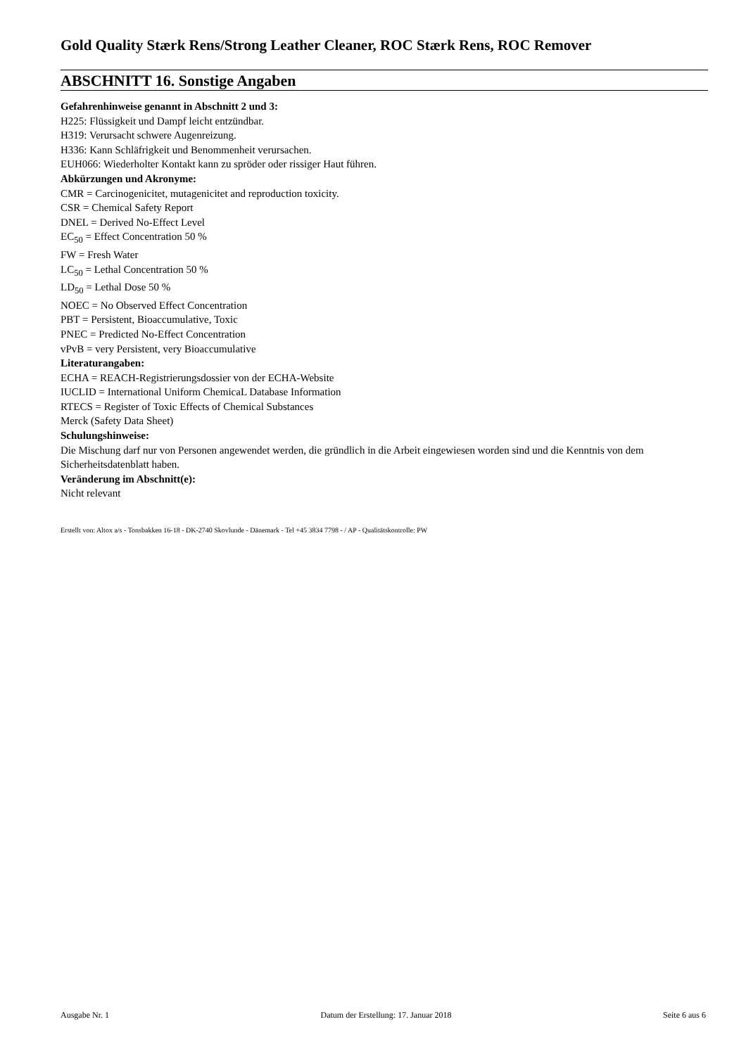Gold Quality Stærk Rens/Strong Leather Cleaner, ROC Stærk Rens, ROC Remover
ABSCHNITT 16. Sonstige Angaben
Gefahrenhinweise genannt in Abschnitt 2 und 3:
H225: Flüssigkeit und Dampf leicht entzündbar.
H319: Verursacht schwere Augenreizung.
H336: Kann Schläfrigkeit und Benommenheit verursachen.
EUH066: Wiederholter Kontakt kann zu spröder oder rissiger Haut führen.
Abkürzungen und Akronyme:
CMR = Carcinogenicitet, mutagenicitet and reproduction toxicity.
CSR = Chemical Safety Report
DNEL = Derived No-Effect Level
EC<sub>50</sub> = Effect Concentration 50 %
FW = Fresh Water
LC<sub>50</sub> = Lethal Concentration 50 %
LD<sub>50</sub> = Lethal Dose 50 %
NOEC = No Observed Effect Concentration
PBT = Persistent, Bioaccumulative, Toxic
PNEC = Predicted No-Effect Concentration
vPvB = very Persistent, very Bioaccumulative
Literaturangaben:
ECHA = REACH-Registrierungsdossier von der ECHA-Website
IUCLID = International Uniform ChemicaL Database Information
RTECS = Register of Toxic Effects of Chemical Substances
Merck (Safety Data Sheet)
Schulungshinweise:
Die Mischung darf nur von Personen angewendet werden, die gründlich in die Arbeit eingewiesen worden sind und die Kenntnis von dem Sicherheitsdatenblatt haben.
Veränderung im Abschnitt(e):
Nicht relevant
Erstellt von: Altox a/s - Tonsbakken 16-18 - DK-2740 Skovlunde - Dänemark - Tel +45 3834 7798 - / AP - Qualitätskontrolle: PW
Ausgabe Nr. 1 Datum der Erstellung: 17. Januar 2018 Seite 6 aus 6